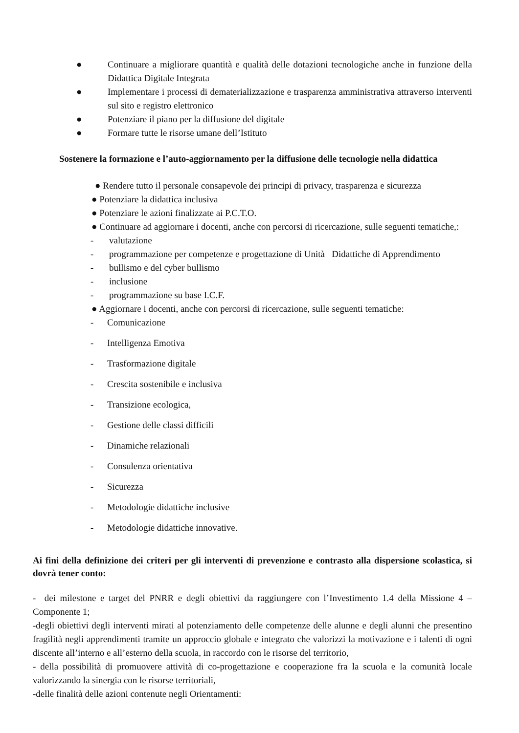● Continuare a migliorare quantità e qualità delle dotazioni tecnologiche anche in funzione della Didattica Digitale Integrata
● Implementare i processi di dematerializzazione e trasparenza amministrativa attraverso interventi sul sito e registro elettronico
● Potenziare il piano per la diffusione del digitale
● Formare tutte le risorse umane dell’Istituto
Sostenere la formazione e l’auto-aggiornamento per la diffusione delle tecnologie nella didattica
● Rendere tutto il personale consapevole dei principi di privacy, trasparenza e sicurezza
● Potenziare la didattica inclusiva
● Potenziare le azioni finalizzate ai P.C.T.O.
● Continuare ad aggiornare i docenti, anche con percorsi di ricercazione, sulle seguenti tematiche,:
- valutazione
- programmazione per competenze e progettazione di Unità Didattiche di Apprendimento
- bullismo e del cyber bullismo
- inclusione
- programmazione su base I.C.F.
● Aggiornare i docenti, anche con percorsi di ricercazione, sulle seguenti tematiche:
- Comunicazione
- Intelligenza Emotiva
- Trasformazione digitale
- Crescita sostenibile e inclusiva
- Transizione ecologica,
- Gestione delle classi difficili
- Dinamiche relazionali
- Consulenza orientativa
- Sicurezza
- Metodologie didattiche inclusive
- Metodologie didattiche innovative.
Ai fini della definizione dei criteri per gli interventi di prevenzione e contrasto alla dispersione scolastica, si dovrà tener conto:
- dei milestone e target del PNRR e degli obiettivi da raggiungere con l’Investimento 1.4 della Missione 4 – Componente 1;
-degli obiettivi degli interventi mirati al potenziamento delle competenze delle alunne e degli alunni che presentino fragilità negli apprendimenti tramite un approccio globale e integrato che valorizzi la motivazione e i talenti di ogni discente all’interno e all’esterno della scuola, in raccordo con le risorse del territorio,
- della possibilità di promuovere attività di co-progettazione e cooperazione fra la scuola e la comunità locale valorizzando la sinergia con le risorse territoriali,
-delle finalità delle azioni contenute negli Orientamenti: